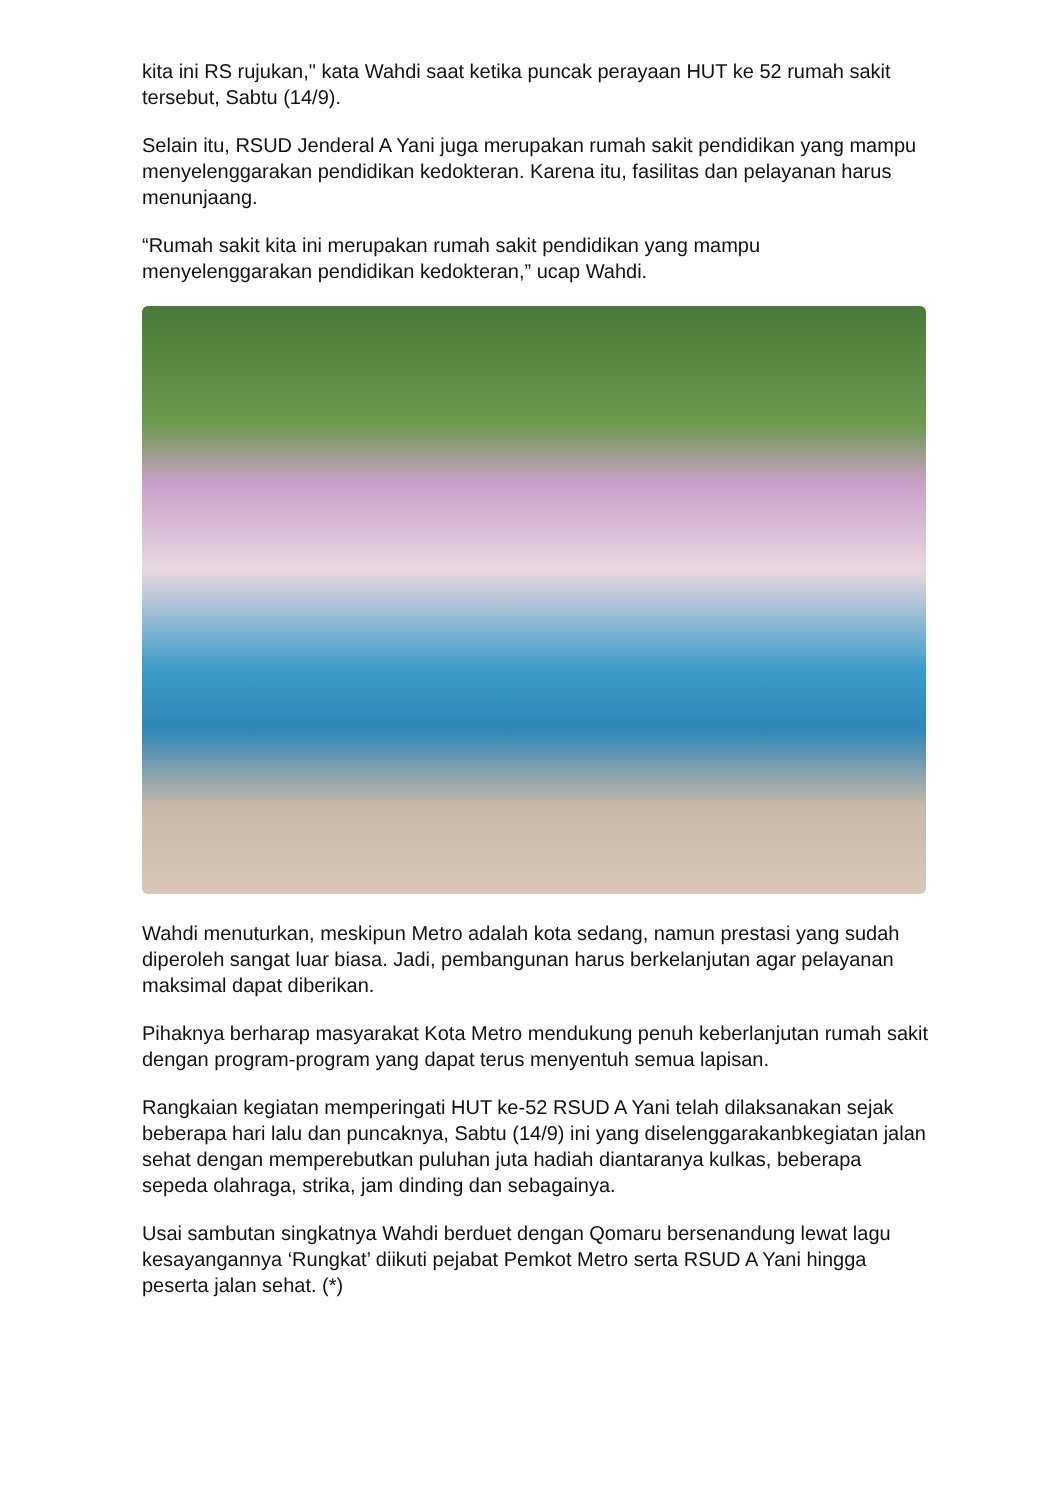kita ini RS rujukan," kata Wahdi saat ketika puncak perayaan HUT ke 52 rumah sakit tersebut, Sabtu (14/9).
Selain itu, RSUD Jenderal A Yani juga merupakan rumah sakit pendidikan yang mampu menyelenggarakan pendidikan kedokteran. Karena itu, fasilitas dan pelayanan harus menunjaang.
“Rumah sakit kita ini merupakan rumah sakit pendidikan yang mampu menyelenggarakan pendidikan kedokteran,” ucap Wahdi.
Wahdi menuturkan, meskipun Metro adalah kota sedang, namun prestasi yang sudah diperoleh sangat luar biasa. Jadi, pembangunan harus berkelanjutan agar pelayanan maksimal dapat diberikan.
Pihaknya berharap masyarakat Kota Metro mendukung penuh keberlanjutan rumah sakit dengan program-program yang dapat terus menyentuh semua lapisan.
Rangkaian kegiatan memperingati HUT ke-52 RSUD A Yani telah dilaksanakan sejak beberapa hari lalu dan puncaknya, Sabtu (14/9) ini yang diselenggarakanbkegiatan jalan sehat dengan memperebutkan puluhan juta hadiah diantaranya kulkas, beberapa sepeda olahraga, strika, jam dinding dan sebagainya.
Usai sambutan singkatnya Wahdi berduet dengan Qomaru bersenandung lewat lagu kesayangannya ‘Rungkat’ diikuti pejabat Pemkot Metro serta RSUD A Yani hingga peserta jalan sehat. (*)